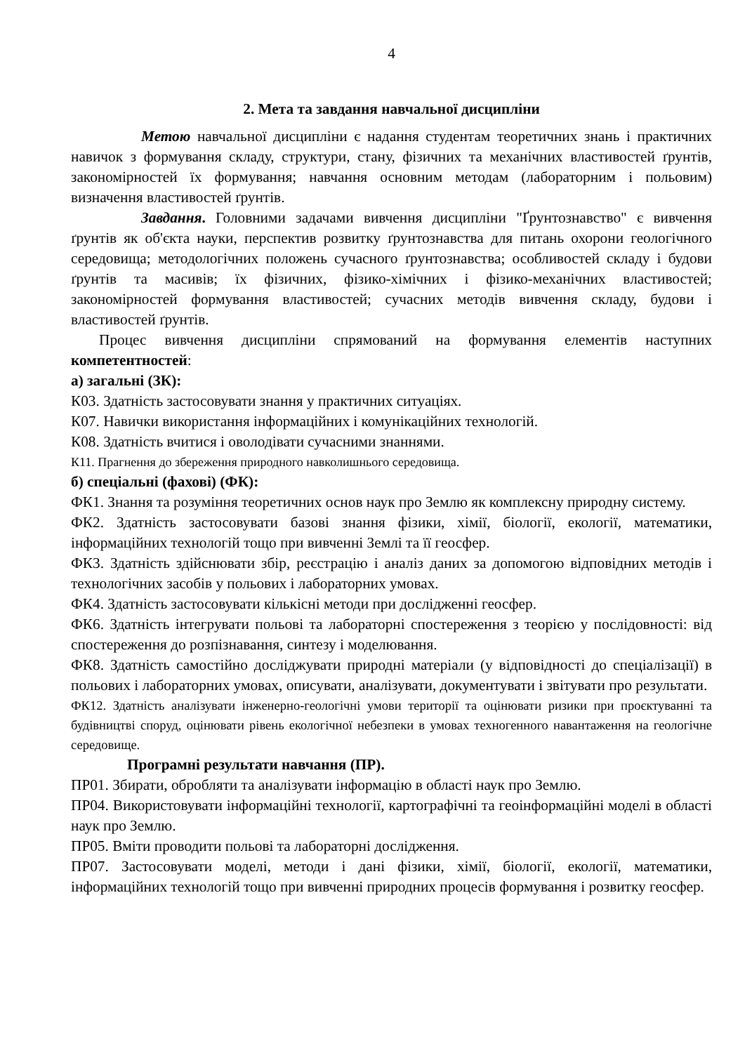4
2. Мета та завдання навчальної дисципліни
Метою навчальної дисципліни є надання студентам теоретичних знань і практичних навичок з формування складу, структури, стану, фізичних та механічних властивостей ґрунтів, закономірностей їх формування; навчання основним методам (лабораторним і польовим) визначення властивостей ґрунтів.
Завдання. Головними задачами вивчення дисципліни "Ґрунтознавство" є вивчення ґрунтів як об'єкта науки, перспектив розвитку ґрунтознавства для питань охорони геологічного середовища; методологічних положень сучасного ґрунтознавства; особливостей складу і будови ґрунтів та масивів; їх фізичних, фізико-хімічних і фізико-механічних властивостей; закономірностей формування властивостей; сучасних методів вивчення складу, будови і властивостей ґрунтів.
Процес вивчення дисципліни спрямований на формування елементів наступних компетентностей:
а) загальні (ЗК):
К03. Здатність застосовувати знання у практичних ситуаціях.
К07. Навички використання інформаційних і комунікаційних технологій.
К08. Здатність вчитися і оволодівати сучасними знаннями.
К11. Прагнення до збереження природного навколишнього середовища.
б) спеціальні (фахові) (ФК):
ФК1. Знання та розуміння теоретичних основ наук про Землю як комплексну природну систему.
ФК2. Здатність застосовувати базові знання фізики, хімії, біології, екології, математики, інформаційних технологій тощо при вивченні Землі та її геосфер.
ФК3. Здатність здійснювати збір, реєстрацію і аналіз даних за допомогою відповідних методів і технологічних засобів у польових і лабораторних умовах.
ФК4. Здатність застосовувати кількісні методи при дослідженні геосфер.
ФК6. Здатність інтегрувати польові та лабораторні спостереження з теорією у послідовності: від спостереження до розпізнавання, синтезу і моделювання.
ФК8. Здатність самостійно досліджувати природні матеріали (у відповідності до спеціалізації) в польових і лабораторних умовах, описувати, аналізувати, документувати і звітувати про результати.
ФК12. Здатність аналізувати інженерно-геологічні умови території та оцінювати ризики при проєктуванні та будівництві споруд, оцінювати рівень екологічної небезпеки в умовах техногенного навантаження на геологічне середовище.
Програмні результати навчання (ПР).
ПР01. Збирати, обробляти та аналізувати інформацію в області наук про Землю.
ПР04. Використовувати інформаційні технології, картографічні та геоінформаційні моделі в області наук про Землю.
ПР05. Вміти проводити польові та лабораторні дослідження.
ПР07. Застосовувати моделі, методи і дані фізики, хімії, біології, екології, математики, інформаційних технологій тощо при вивченні природних процесів формування і розвитку геосфер.